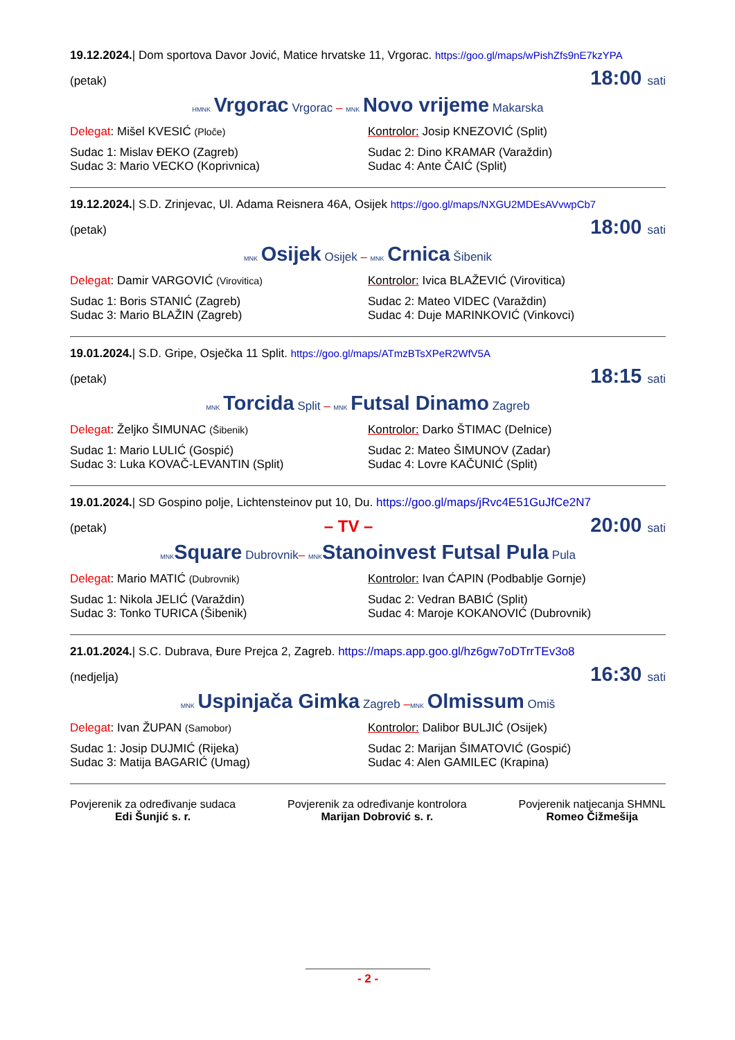19.12.2024.| Dom sportova Davor Jović, Matice hrvatske 11, Vrgorac. https://goo.gl/maps/wPishZfs9nE7kzYPA
(petak) 18:00 sati
HMNK Vrgorac Vrgorac – MNK Novo vrijeme Makarska
Delegat: Mišel KVESIĆ (Ploče)
Kontrolor: Josip KNEZOVIĆ (Split)
Sudac 1: Mislav ĐEKO (Zagreb)
Sudac 3: Mario VECKO (Koprivnica)
Sudac 2: Dino KRAMAR (Varaždin)
Sudac 4: Ante ČAIĆ (Split)
19.12.2024.| S.D. Zrinjevac, Ul. Adama Reisnera 46A, Osijek https://goo.gl/maps/NXGU2MDEsAVvwpCb7
(petak) 18:00 sati
MNK Osijek Osijek – MNK Crnica Šibenik
Delegat: Damir VARGOVIĆ (Virovitica)
Kontrolor: Ivica BLAŽEVIĆ (Virovitica)
Sudac 1: Boris STANIĆ (Zagreb)
Sudac 3: Mario BLAŽIN (Zagreb)
Sudac 2: Mateo VIDEC (Varaždin)
Sudac 4: Duje MARINKOVIĆ (Vinkovci)
19.01.2024.| S.D. Gripe, Osječka 11 Split. https://goo.gl/maps/ATmzBTsXPeR2WfV5A
(petak) 18:15 sati
MNK Torcida Split – MNK Futsal Dinamo Zagreb
Delegat: Željko ŠIMUNAC (Šibenik)
Kontrolor: Darko ŠTIMAC (Delnice)
Sudac 1: Mario LULIĆ (Gospić)
Sudac 3: Luka KOVAČ-LEVANTIN (Split)
Sudac 2: Mateo ŠIMUNOV (Zadar)
Sudac 4: Lovre KAČUNIĆ (Split)
19.01.2024.| SD Gospino polje, Lichtensteinov put 10, Du. https://goo.gl/maps/jRvc4E51GuJfCe2N7
(petak) – TV – 20:00 sati
MNK Square Dubrovnik– MNK Stanoinvest Futsal Pula Pula
Delegat: Mario MATIĆ (Dubrovnik)
Kontrolor: Ivan ĆAPIN (Podbablje Gornje)
Sudac 1: Nikola JELIĆ (Varaždin)
Sudac 3: Tonko TURICA (Šibenik)
Sudac 2: Vedran BABIĆ (Split)
Sudac 4: Maroje KOKANOVIĆ (Dubrovnik)
21.01.2024.| S.C. Dubrava, Đure Prejca 2, Zagreb. https://maps.app.goo.gl/hz6gw7oDTrrTEv3o8
(nedjelja) 16:30 sati
MNK Uspinjača Gimka Zagreb –MNK Olmissum Omiš
Delegat: Ivan ŽUPAN (Samobor)
Kontrolor: Dalibor BULJIĆ (Osijek)
Sudac 1: Josip DUJMIĆ (Rijeka)
Sudac 3: Matija BAGARIĆ (Umag)
Sudac 2: Marijan ŠIMATOVIĆ (Gospić)
Sudac 4: Alen GAMILEC (Krapina)
Povjerenik za određivanje sudaca
Edi Šunjić s. r.
Povjerenik za određivanje kontrolora
Marijan Dobrović s. r.
Povjerenik natjecanja SHMNL
Romeo Čižmešija
- 2 -